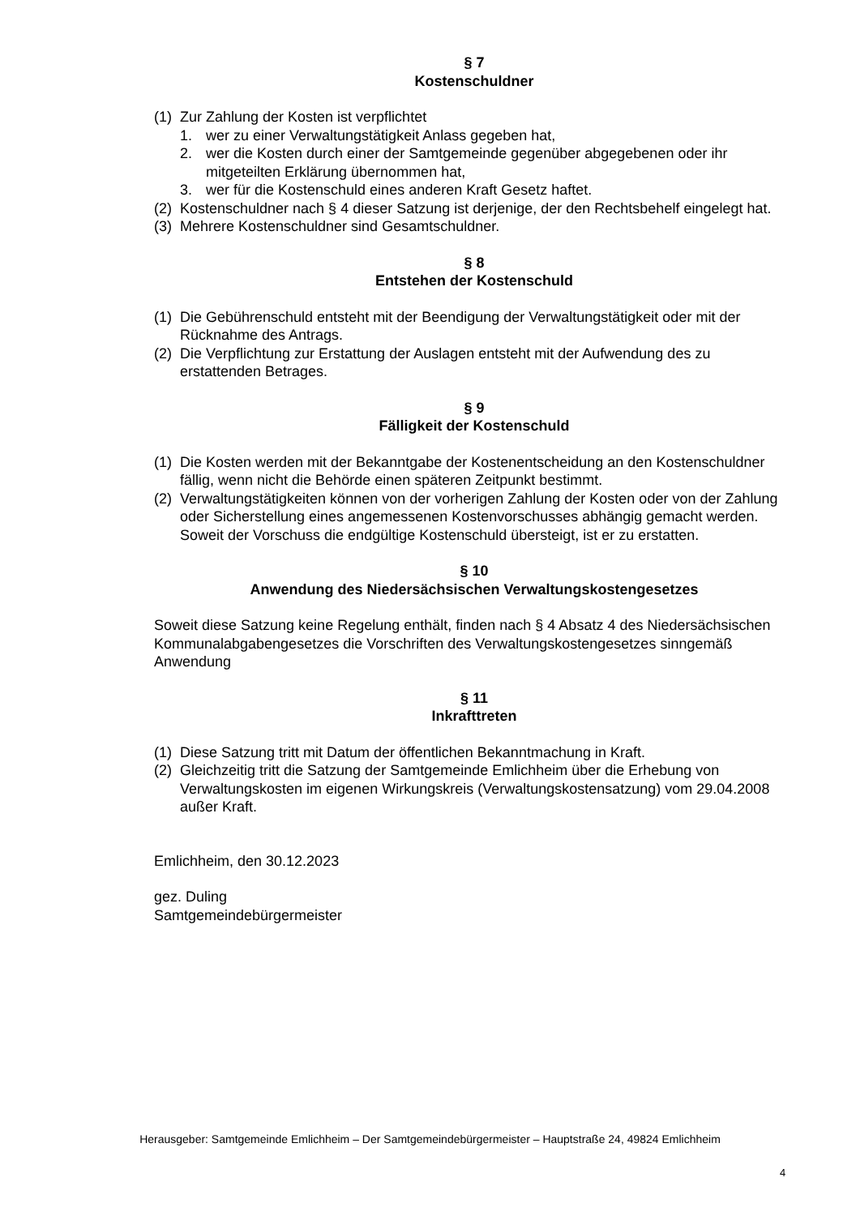§ 7
Kostenschuldner
(1) Zur Zahlung der Kosten ist verpflichtet
1. wer zu einer Verwaltungstätigkeit Anlass gegeben hat,
2. wer die Kosten durch einer der Samtgemeinde gegenüber abgegebenen oder ihr mitgeteilten Erklärung übernommen hat,
3. wer für die Kostenschuld eines anderen Kraft Gesetz haftet.
(2) Kostenschuldner nach § 4 dieser Satzung ist derjenige, der den Rechtsbehelf eingelegt hat.
(3) Mehrere Kostenschuldner sind Gesamtschuldner.
§ 8
Entstehen der Kostenschuld
(1) Die Gebührenschuld entsteht mit der Beendigung der Verwaltungstätigkeit oder mit der Rücknahme des Antrags.
(2) Die Verpflichtung zur Erstattung der Auslagen entsteht mit der Aufwendung des zu erstattenden Betrages.
§ 9
Fälligkeit der Kostenschuld
(1) Die Kosten werden mit der Bekanntgabe der Kostenentscheidung an den Kostenschuldner fällig, wenn nicht die Behörde einen späteren Zeitpunkt bestimmt.
(2) Verwaltungstätigkeiten können von der vorherigen Zahlung der Kosten oder von der Zahlung oder Sicherstellung eines angemessenen Kostenvorschusses abhängig gemacht werden. Soweit der Vorschuss die endgültige Kostenschuld übersteigt, ist er zu erstatten.
§ 10
Anwendung des Niedersächsischen Verwaltungskostengesetzes
Soweit diese Satzung keine Regelung enthält, finden nach § 4 Absatz 4 des Niedersächsischen Kommunalabgabengesetzes die Vorschriften des Verwaltungskostengesetzes sinngemäß Anwendung
§ 11
Inkrafttreten
(1) Diese Satzung tritt mit Datum der öffentlichen Bekanntmachung in Kraft.
(2) Gleichzeitig tritt die Satzung der Samtgemeinde Emlichheim über die Erhebung von Verwaltungskosten im eigenen Wirkungskreis (Verwaltungskostensatzung) vom 29.04.2008 außer Kraft.
Emlichheim, den 30.12.2023
gez. Duling
Samtgemeindebürgermeister
Herausgeber: Samtgemeinde Emlichheim – Der Samtgemeindebürgermeister – Hauptstraße 24, 49824 Emlichheim
4